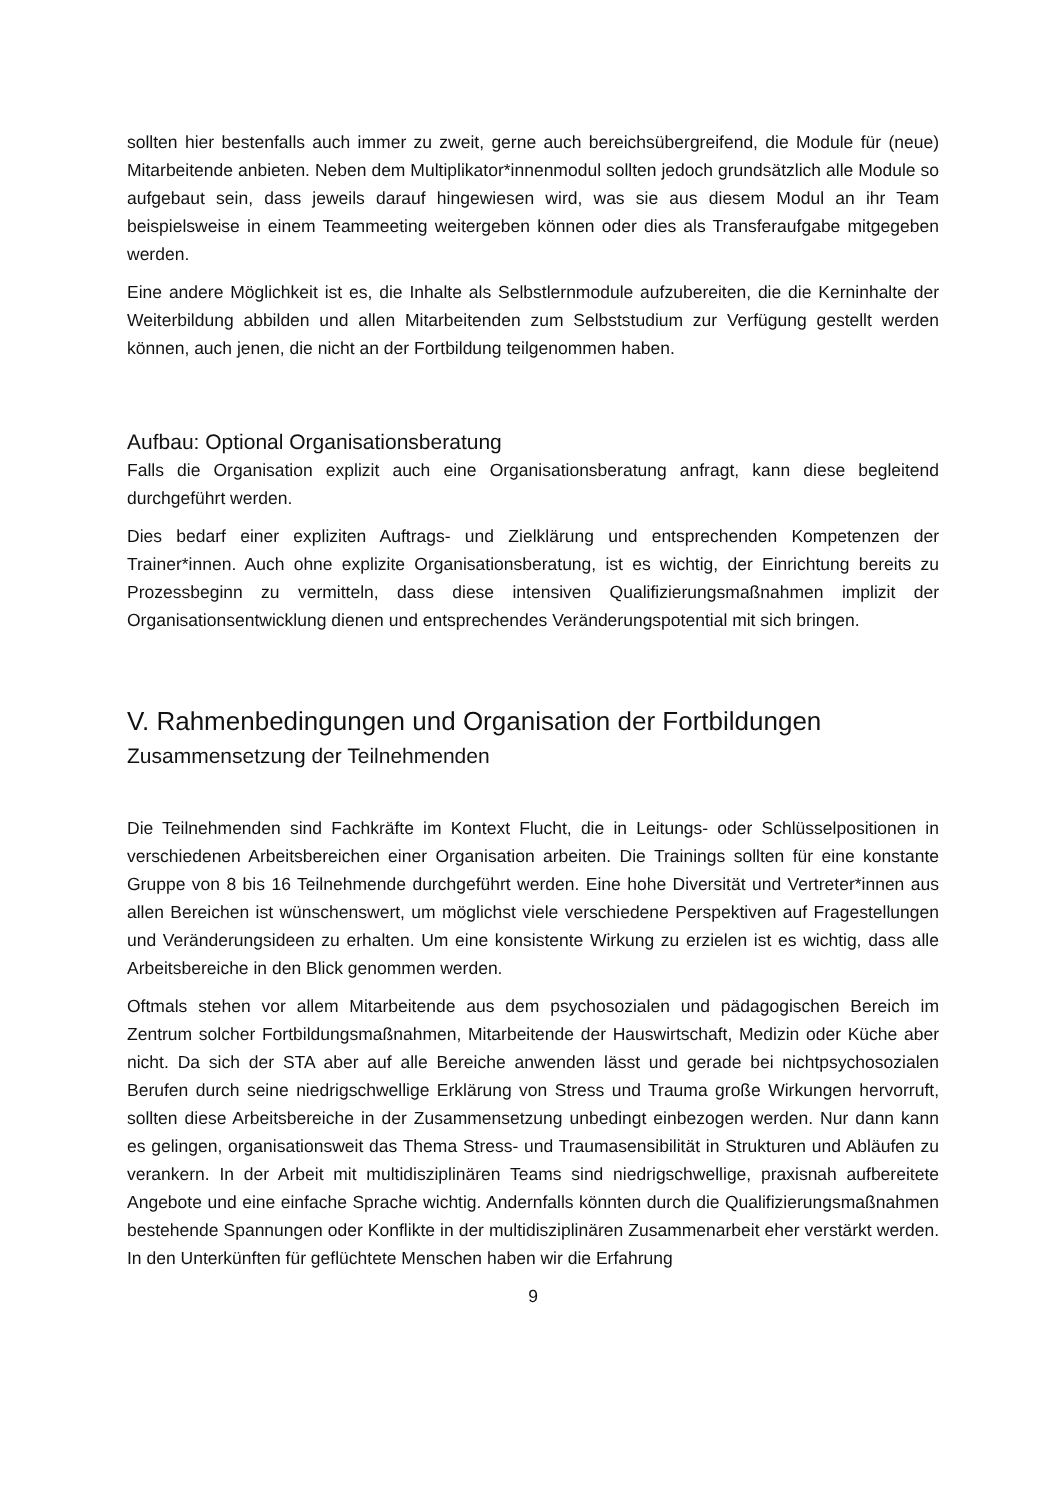sollten hier bestenfalls auch immer zu zweit, gerne auch bereichsübergreifend, die Module für (neue) Mitarbeitende anbieten. Neben dem Multiplikator*innenmodul sollten jedoch grundsätzlich alle Module so aufgebaut sein, dass jeweils darauf hingewiesen wird, was sie aus diesem Modul an ihr Team beispielsweise in einem Teammeeting weitergeben können oder dies als Transferaufgabe mitgegeben werden.
Eine andere Möglichkeit ist es, die Inhalte als Selbstlernmodule aufzubereiten, die die Kerninhalte der Weiterbildung abbilden und allen Mitarbeitenden zum Selbststudium zur Verfügung gestellt werden können, auch jenen, die nicht an der Fortbildung teilgenommen haben.
Aufbau: Optional Organisationsberatung
Falls die Organisation explizit auch eine Organisationsberatung anfragt, kann diese begleitend durchgeführt werden.
Dies bedarf einer expliziten Auftrags- und Zielklärung und entsprechenden Kompetenzen der Trainer*innen. Auch ohne explizite Organisationsberatung, ist es wichtig, der Einrichtung bereits zu Prozessbeginn zu vermitteln, dass diese intensiven Qualifizierungsmaßnahmen implizit der Organisationsentwicklung dienen und entsprechendes Veränderungspotential mit sich bringen.
V. Rahmenbedingungen und Organisation der Fortbildungen
Zusammensetzung der Teilnehmenden
Die Teilnehmenden sind Fachkräfte im Kontext Flucht, die in Leitungs- oder Schlüsselpositionen in verschiedenen Arbeitsbereichen einer Organisation arbeiten. Die Trainings sollten für eine konstante Gruppe von 8 bis 16 Teilnehmende durchgeführt werden. Eine hohe Diversität und Vertreter*innen aus allen Bereichen ist wünschenswert, um möglichst viele verschiedene Perspektiven auf Fragestellungen und Veränderungsideen zu erhalten. Um eine konsistente Wirkung zu erzielen ist es wichtig, dass alle Arbeitsbereiche in den Blick genommen werden.
Oftmals stehen vor allem Mitarbeitende aus dem psychosozialen und pädagogischen Bereich im Zentrum solcher Fortbildungsmaßnahmen, Mitarbeitende der Hauswirtschaft, Medizin oder Küche aber nicht. Da sich der STA aber auf alle Bereiche anwenden lässt und gerade bei nichtpsychosozialen Berufen durch seine niedrigschwellige Erklärung von Stress und Trauma große Wirkungen hervorruft, sollten diese Arbeitsbereiche in der Zusammensetzung unbedingt einbezogen werden. Nur dann kann es gelingen, organisationsweit das Thema Stress- und Traumasensibilität in Strukturen und Abläufen zu verankern. In der Arbeit mit multidisziplinären Teams sind niedrigschwellige, praxisnah aufbereitete Angebote und eine einfache Sprache wichtig. Andernfalls könnten durch die Qualifizierungsmaßnahmen bestehende Spannungen oder Konflikte in der multidisziplinären Zusammenarbeit eher verstärkt werden. In den Unterkünften für geflüchtete Menschen haben wir die Erfahrung
9